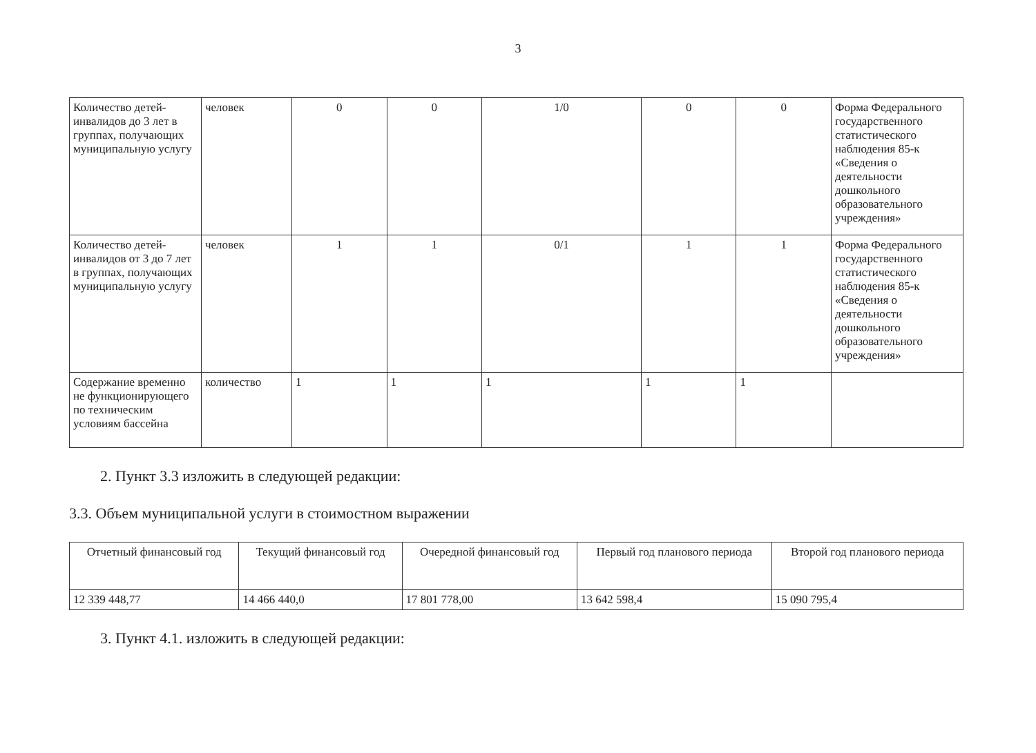3
| Количество детей-инвалидов до 3 лет в группах, получающих муниципальную услугу | человек | 0 | 0 | 1/0 | 0 | 0 | Форма Федерального государственного статистического наблюдения 85-к «Сведения о деятельности дошкольного образовательного учреждения» |
| Количество детей-инвалидов от 3 до 7 лет в группах, получающих муниципальную услугу | человек | 1 | 1 | 0/1 | 1 | 1 | Форма Федерального государственного статистического наблюдения 85-к «Сведения о деятельности дошкольного образовательного учреждения» |
| Содержание временно не функционирующего по техническим условиям бассейна | количество | 1 | 1 | 1 | 1 | 1 | |
2. Пункт 3.3 изложить в следующей редакции:
3.3. Объем муниципальной услуги в стоимостном выражении
| Отчетный финансовый год | Текущий финансовый год | Очередной финансовый год | Первый год планового периода | Второй год планового периода |
| --- | --- | --- | --- | --- |
| 12 339 448,77 | 14 466 440,0 | 17 801 778,00 | 13 642 598,4 | 15 090 795,4 |
3. Пункт 4.1. изложить в следующей редакции: